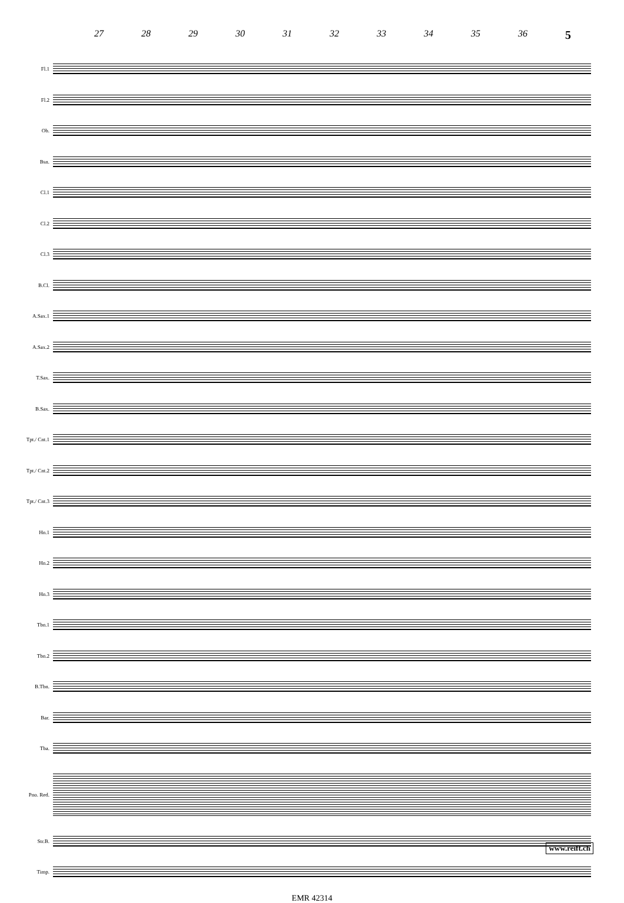27 28 29 30 31 32 33 34 35 36 5
Fl.1
Fl.2
Ob.
Bsn.
Cl.1
Cl.2
Cl.3
B.Cl.
A.Sax.1
A.Sax.2
T.Sax.
B.Sax.
Tpt./ Cnt.1
Tpt./ Cnt.2
Tpt./ Cnt.3
Hn.1
Hn.2
Hn.3
Tbn.1
Tbn.2
B.Tbn.
Bar.
Tba.
Pno. Red.
Str.B.
Timp.
EMR 42314
www.reift.ch